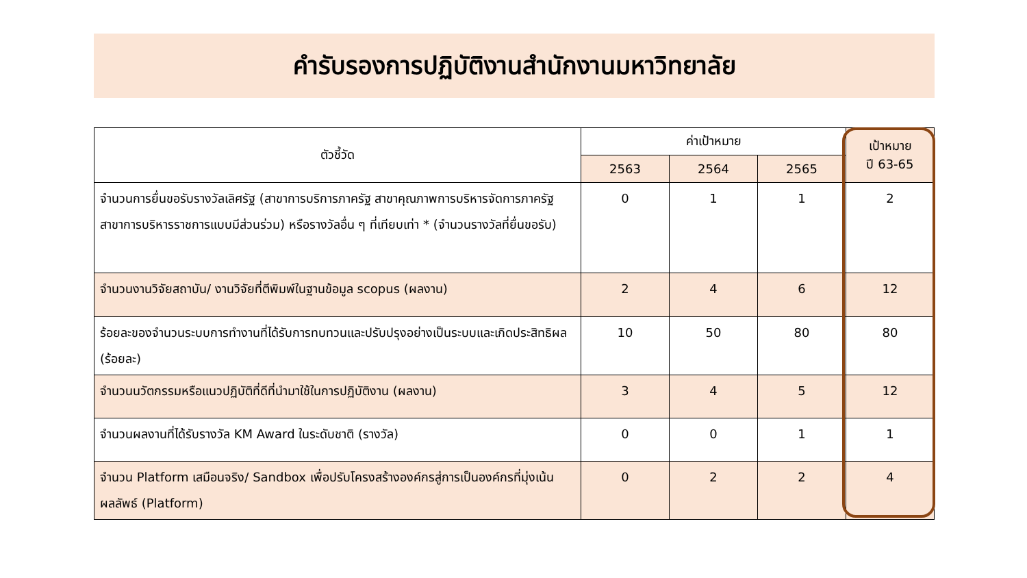คำรับรองการปฏิบัติงานสำนักงานมหาวิทยาลัย
| ตัวชี้วัด | ค่าเป้าหมาย | | | เป้าหมาย ปี 63-65 |
| --- | --- | --- | --- | --- |
| | 2563 | 2564 | 2565 | |
| จำนวนการยื่นขอรับรางวัลเลิศรัฐ (สาขาการบริการภาครัฐ สาขาคุณภาพการบริหารจัดการภาครัฐ สาขาการบริหารราชการแบบมีส่วนร่วม) หรือรางวัลอื่น ๆ ที่เทียบเท่า * (จำนวนรางวัลที่ยื่นขอรับ) | 0 | 1 | 1 | 2 |
| จำนวนงานวิจัยสถาบัน/ งานวิจัยที่ตีพิมพ์ในฐานข้อมูล scopus (ผลงาน) | 2 | 4 | 6 | 12 |
| ร้อยละของจำนวนระบบการทำงานที่ได้รับการทบทวนและปรับปรุงอย่างเป็นระบบและเกิดประสิทธิผล (ร้อยละ) | 10 | 50 | 80 | 80 |
| จำนวนนวัตกรรมหรือแนวปฏิบัติที่ดีที่นำมาใช้ในการปฏิบัติงาน (ผลงาน) | 3 | 4 | 5 | 12 |
| จำนวนผลงานที่ได้รับรางวัล KM Award ในระดับชาติ (รางวัล) | 0 | 0 | 1 | 1 |
| จำนวน Platform เสมือนจริง/ Sandbox เพื่อปรับโครงสร้างองค์กรสู่การเป็นองค์กรที่มุ่งเน้นผลลัพธ์ (Platform) | 0 | 2 | 2 | 4 |